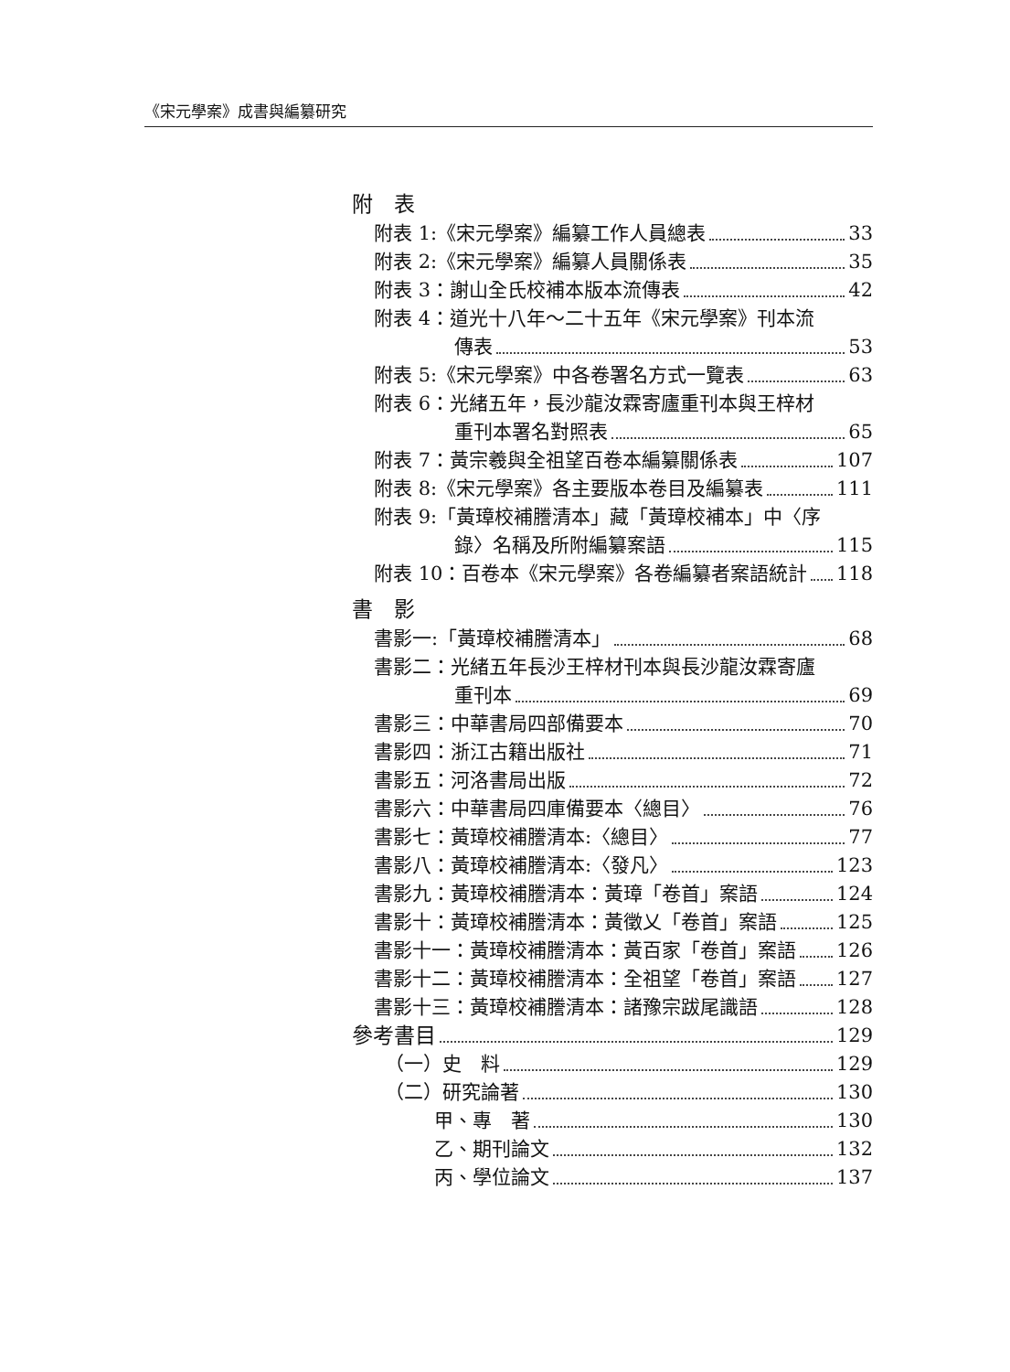《宋元學案》成書與編纂研究
附　表
附表 1:《宋元學案》編纂工作人員總表 33
附表 2:《宋元學案》編纂人員關係表 35
附表 3：謝山全氏校補本版本流傳表 42
附表 4：道光十八年～二十五年《宋元學案》刊本流
傳表 53
附表 5:《宋元學案》中各卷署名方式一覽表 63
附表 6：光緒五年，長沙龍汝霖寄廬重刊本與王梓材
重刊本署名對照表 65
附表 7：黃宗羲與全祖望百卷本編纂關係表 107
附表 8:《宋元學案》各主要版本卷目及編纂表 111
附表 9:「黃璋校補謄清本」藏「黃璋校補本」中〈序
錄〉名稱及所附編纂案語 115
附表 10：百卷本《宋元學案》各卷編纂者案語統計 118
書　影
書影一:「黃璋校補謄清本」 68
書影二：光緒五年長沙王梓材刊本與長沙龍汝霖寄廬
重刊本 69
書影三：中華書局四部備要本 70
書影四：浙江古籍出版社 71
書影五：河洛書局出版 72
書影六：中華書局四庫備要本〈總目〉 76
書影七：黃璋校補謄清本:〈總目〉 77
書影八：黃璋校補謄清本:〈發凡〉 123
書影九：黃璋校補謄清本：黃璋「卷首」案語 124
書影十：黃璋校補謄清本：黃徵乂「卷首」案語 125
書影十一：黃璋校補謄清本：黃百家「卷首」案語 126
書影十二：黃璋校補謄清本：全祖望「卷首」案語 127
書影十三：黃璋校補謄清本：諸豫宗跋尾識語 128
參考書目 129
（一）史　料 129
（二）研究論著 130
甲、專　著 130
乙、期刊論文 132
丙、學位論文 137